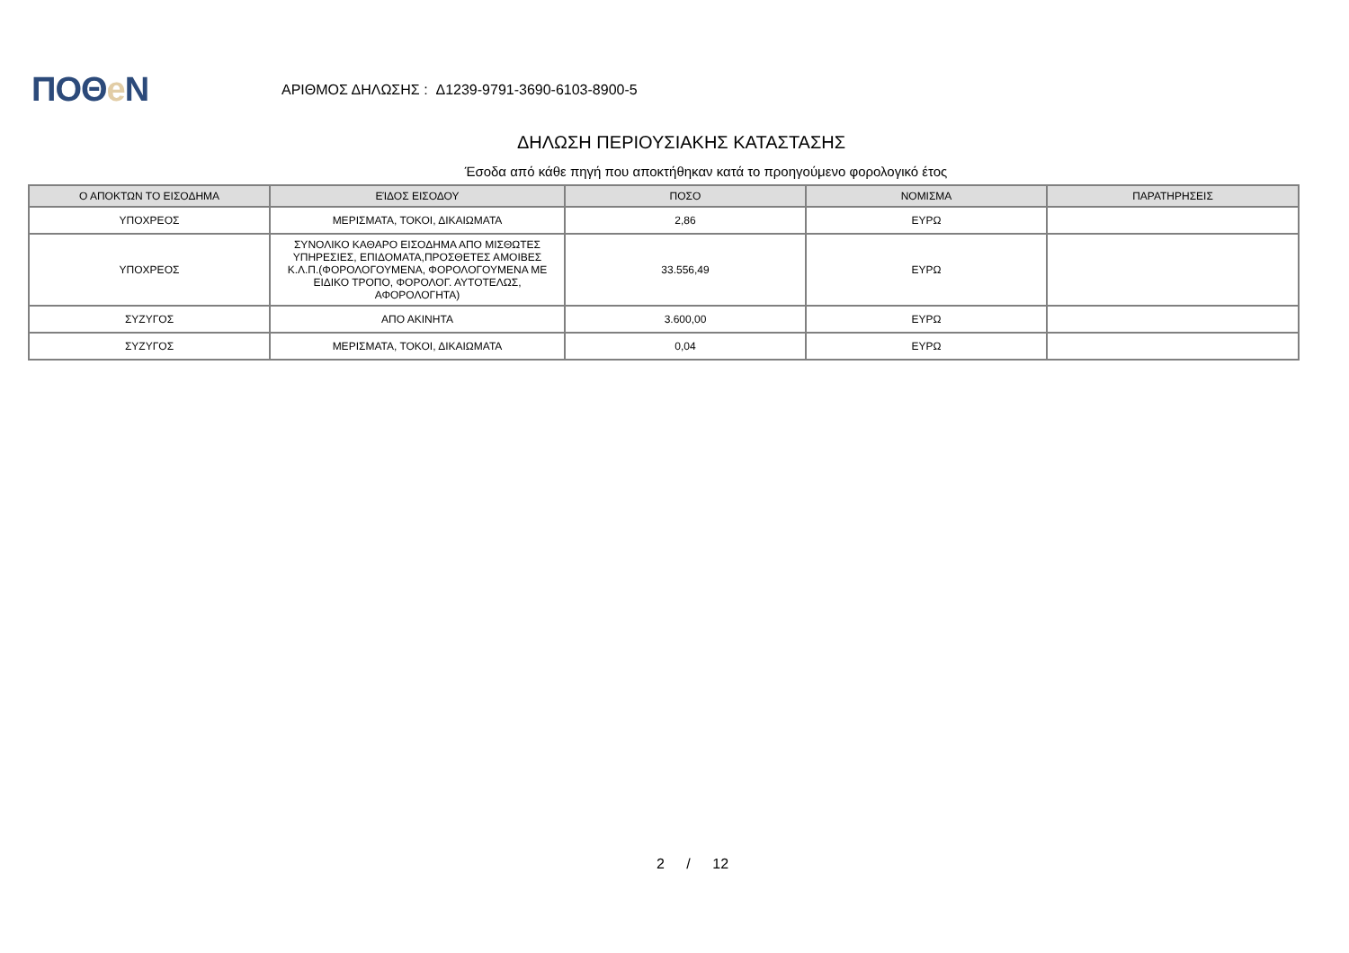ΠΟΘe Ν
ΑΡΙΘΜΟΣ ΔΗΛΩΣΗΣ : Δ1239-9791-3690-6103-8900-5
ΔΗΛΩΣΗ ΠΕΡΙΟΥΣΙΑΚΗΣ ΚΑΤΑΣΤΑΣΗΣ
Έσοδα από κάθε πηγή που αποκτήθηκαν κατά το προηγούμενο φορολογικό έτος
| Ο ΑΠΟΚΤΩΝ ΤΟ ΕΙΣΟΔΗΜΑ | ΕΊΔΟΣ ΕΙΣΟΔΟΥ | ΠΟΣΟ | ΝΟΜΙΣΜΑ | ΠΑΡΑΤΗΡΗΣΕΙΣ |
| --- | --- | --- | --- | --- |
| ΥΠΟΧΡΕΟΣ | ΜΕΡΙΣΜΑΤΑ, ΤΟΚΟΙ, ΔΙΚΑΙΩΜΑΤΑ | 2,86 | ΕΥΡΩ | |
| ΥΠΟΧΡΕΟΣ | ΣΥΝΟΛΙΚΟ ΚΑΘΑΡΟ ΕΙΣΟΔΗΜΑ ΑΠΟ ΜΙΣΘΩΤΕΣ ΥΠΗΡΕΣΙΕΣ, ΕΠΙΔΟΜΑΤΑ,ΠΡΟΣΘΕΤΕΣ ΑΜΟΙΒΕΣ Κ.Λ.Π.(ΦΟΡΟΛΟΓΟΥΜΕΝΑ, ΦΟΡΟΛΟΓΟΥΜΕΝΑ ΜΕ ΕΙΔΙΚΟ ΤΡΟΠΟ, ΦΟΡΟΛΟΓ. ΑΥΤΟΤΕΛΩΣ, ΑΦΟΡΟΛΟΓΗΤΑ) | 33.556,49 | ΕΥΡΩ | |
| ΣΥΖΥΓΟΣ | ΑΠΟ ΑΚΙΝΗΤΑ | 3.600,00 | ΕΥΡΩ | |
| ΣΥΖΥΓΟΣ | ΜΕΡΙΣΜΑΤΑ, ΤΟΚΟΙ, ΔΙΚΑΙΩΜΑΤΑ | 0,04 | ΕΥΡΩ | |
2 / 12